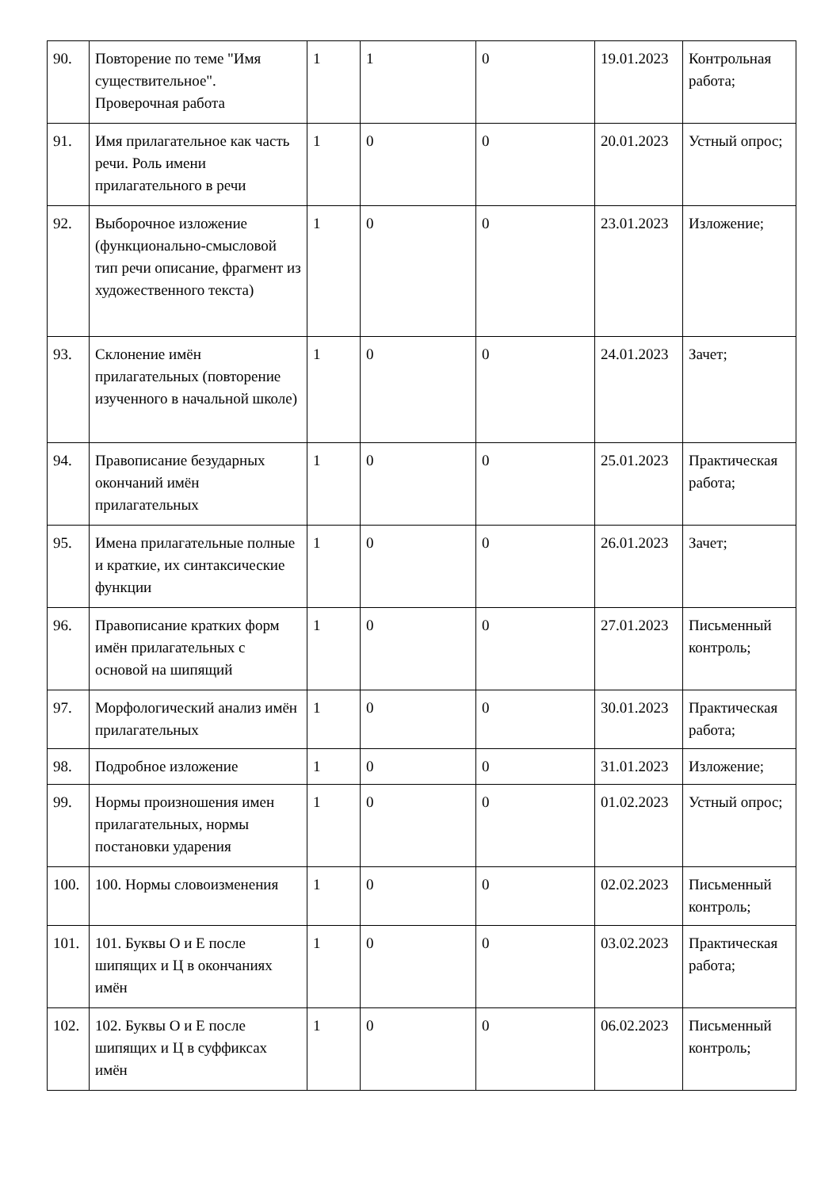| 90. | Повторение по теме "Имя существительное". Проверочная работа | 1 | 1 | 0 | 19.01.2023 | Контрольная работа; |
| 91. | Имя прилагательное как часть речи. Роль имени прилагательного в речи | 1 | 0 | 0 | 20.01.2023 | Устный опрос; |
| 92. | Выборочное изложение (функционально-смысловой тип речи описание, фрагмент из художественного текста) | 1 | 0 | 0 | 23.01.2023 | Изложение; |
| 93. | Склонение имён прилагательных (повторение изученного в начальной школе) | 1 | 0 | 0 | 24.01.2023 | Зачет; |
| 94. | Правописание безударных окончаний имён прилагательных | 1 | 0 | 0 | 25.01.2023 | Практическая работа; |
| 95. | Имена прилагательные полные и краткие, их синтаксические функции | 1 | 0 | 0 | 26.01.2023 | Зачет; |
| 96. | Правописание кратких форм имён прилагательных с основой на шипящий | 1 | 0 | 0 | 27.01.2023 | Письменный контроль; |
| 97. | Морфологический анализ имён прилагательных | 1 | 0 | 0 | 30.01.2023 | Практическая работа; |
| 98. | Подробное изложение | 1 | 0 | 0 | 31.01.2023 | Изложение; |
| 99. | Нормы произношения имен прилагательных, нормы постановки ударения | 1 | 0 | 0 | 01.02.2023 | Устный опрос; |
| 100. | 100. Нормы словоизменения | 1 | 0 | 0 | 02.02.2023 | Письменный контроль; |
| 101. | 101. Буквы О и Е после шипящих и Ц в окончаниях имён | 1 | 0 | 0 | 03.02.2023 | Практическая работа; |
| 102. | 102. Буквы О и Е после шипящих и Ц в суффиксах имён | 1 | 0 | 0 | 06.02.2023 | Письменный контроль; |